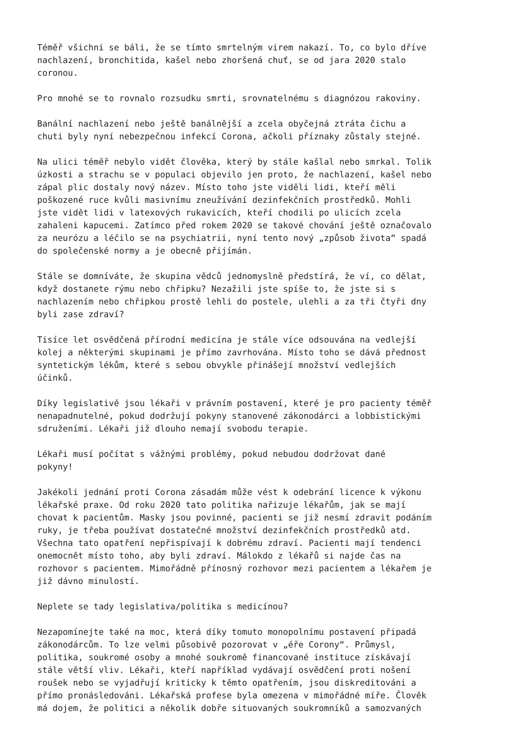Téměř všichni se báli, že se tímto smrtelným virem nakazí. To, co bylo dříve nachlazení, bronchitida, kašel nebo zhoršená chuť, se od jara 2020 stalo coronou.
Pro mnohé se to rovnalo rozsudku smrti, srovnatelnému s diagnózou rakoviny.
Banální nachlazení nebo ještě banálnější a zcela obyčejná ztráta čichu a chuti byly nyní nebezpečnou infekcí Corona, ačkoli příznaky zůstaly stejné.
Na ulici téměř nebylo vidět člověka, který by stále kašlal nebo smrkal. Tolik úzkosti a strachu se v populaci objevilo jen proto, že nachlazení, kašel nebo zápal plic dostaly nový název. Místo toho jste viděli lidi, kteří měli poškozené ruce kvůli masivnímu zneužívání dezinfekčních prostředků. Mohli jste vidět lidi v latexových rukavicích, kteří chodili po ulicích zcela zahaleni kapucemi. Zatímco před rokem 2020 se takové chování ještě označovalo za neurózu a léčilo se na psychiatrii, nyní tento nový „způsob života“ spadá do společenské normy a je obecně přijímán.
Stále se domníváte, že skupina vědců jednomyslně předstírá, že ví, co dělat, když dostanete rýmu nebo chřipku? Nezažili jste spíše to, že jste si s nachlazením nebo chřipkou prostě lehli do postele, ulehli a za tři čtyři dny byli zase zdraví?
Tisíce let osvědčená přírodní medicína je stále více odsouvána na vedlejší kolej a některými skupinami je přímo zavrhována. Místo toho se dává přednost syntetickým lékům, které s sebou obvykle přinášejí množství vedlejších účinků.
Díky legislativě jsou lékaři v právním postavení, které je pro pacienty téměř nenapadnutelné, pokud dodržují pokyny stanovené zákonodárci a lobbistickými sdruženími. Lékaři již dlouho nemají svobodu terapie.
Lékaři musí počítat s vážnými problémy, pokud nebudou dodržovat dané pokyny!
Jakékoli jednání proti Corona zásadám může vést k odebrání licence k výkonu lékařské praxe. Od roku 2020 tato politika nařizuje lékařům, jak se mají chovat k pacientům. Masky jsou povinné, pacienti se již nesmí zdravit podáním ruky, je třeba používat dostatečné množství dezinfekčních prostředků atd. Všechna tato opatření nepřispívají k dobrému zdraví. Pacienti mají tendenci onemocnět místo toho, aby byli zdraví. Málokdo z lékařů si najde čas na rozhovor s pacientem. Mimořádně přínosný rozhovor mezi pacientem a lékařem je již dávno minulostí.
Neplete se tady legislativa/politika s medicínou?
Nezapomínejte také na moc, která díky tomuto monopolnímu postavení připadá zákonodárcům. To lze velmi působivě pozorovat v „éře Corony“. Průmysl, politika, soukromé osoby a mnohé soukromě financované instituce získávají stále větší vliv. Lékaři, kteří například vydávají osvědčení proti nošení roušek nebo se vyjadřují kriticky k těmto opatřením, jsou diskreditováni a přímo pronásledováni. Lékařská profese byla omezena v mimořádné míře. Člověk má dojem, že politici a několik dobře situovaných soukromníků a samozvaných